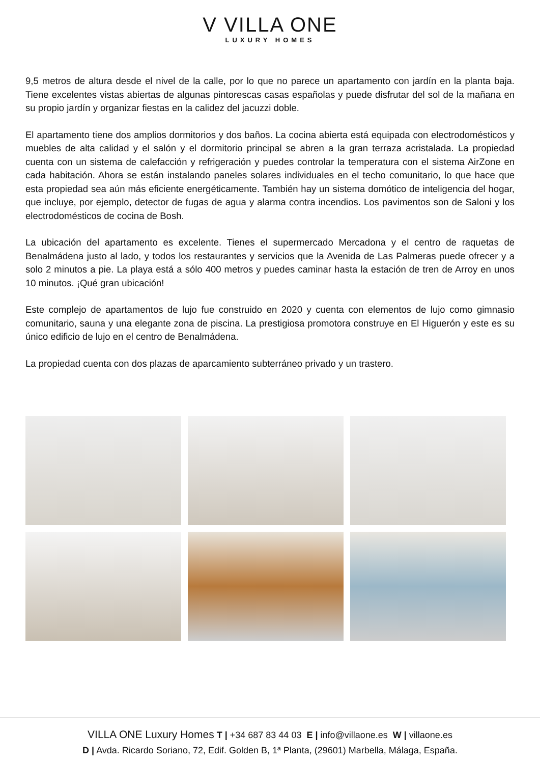V VILLA ONE
LUXURY HOMES
9,5 metros de altura desde el nivel de la calle, por lo que no parece un apartamento con jardín en la planta baja. Tiene excelentes vistas abiertas de algunas pintorescas casas españolas y puede disfrutar del sol de la mañana en su propio jardín y organizar fiestas en la calidez del jacuzzi doble.
El apartamento tiene dos amplios dormitorios y dos baños. La cocina abierta está equipada con electrodomésticos y muebles de alta calidad y el salón y el dormitorio principal se abren a la gran terraza acristalada. La propiedad cuenta con un sistema de calefacción y refrigeración y puedes controlar la temperatura con el sistema AirZone en cada habitación. Ahora se están instalando paneles solares individuales en el techo comunitario, lo que hace que esta propiedad sea aún más eficiente energéticamente. También hay un sistema domótico de inteligencia del hogar, que incluye, por ejemplo, detector de fugas de agua y alarma contra incendios. Los pavimentos son de Saloni y los electrodomésticos de cocina de Bosh.
La ubicación del apartamento es excelente. Tienes el supermercado Mercadona y el centro de raquetas de Benalmádena justo al lado, y todos los restaurantes y servicios que la Avenida de Las Palmeras puede ofrecer y a solo 2 minutos a pie. La playa está a sólo 400 metros y puedes caminar hasta la estación de tren de Arroy en unos 10 minutos. ¡Qué gran ubicación!
Este complejo de apartamentos de lujo fue construido en 2020 y cuenta con elementos de lujo como gimnasio comunitario, sauna y una elegante zona de piscina. La prestigiosa promotora construye en El Higuerón y este es su único edificio de lujo en el centro de Benalmádena.
La propiedad cuenta con dos plazas de aparcamiento subterráneo privado y un trastero.
VILLA ONE Luxury Homes T | +34 687 83 44 03 E | info@villaone.es W | villaone.es
D | Avda. Ricardo Soriano, 72, Edif. Golden B, 1ª Planta, (29601) Marbella, Málaga, España.